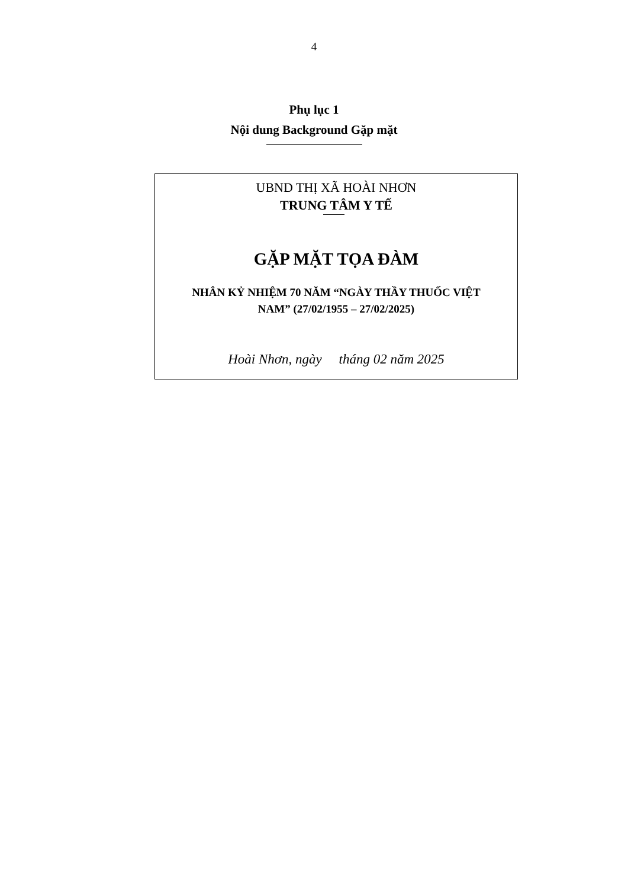4
Phụ lục 1
Nội dung Background Gặp mặt
UBND THỊ XÃ HOÀI NHƠN
TRUNG TÂM Y TẾ
GẶP MẶT TỌA ĐÀM
NHÂN KỶ NHIỆM 70 NĂM “NGÀY THẦY THUỐC VIỆT
NAM” (27/02/1955 – 27/02/2025)
Hoài Nhơn, ngày tháng 02 năm 2025